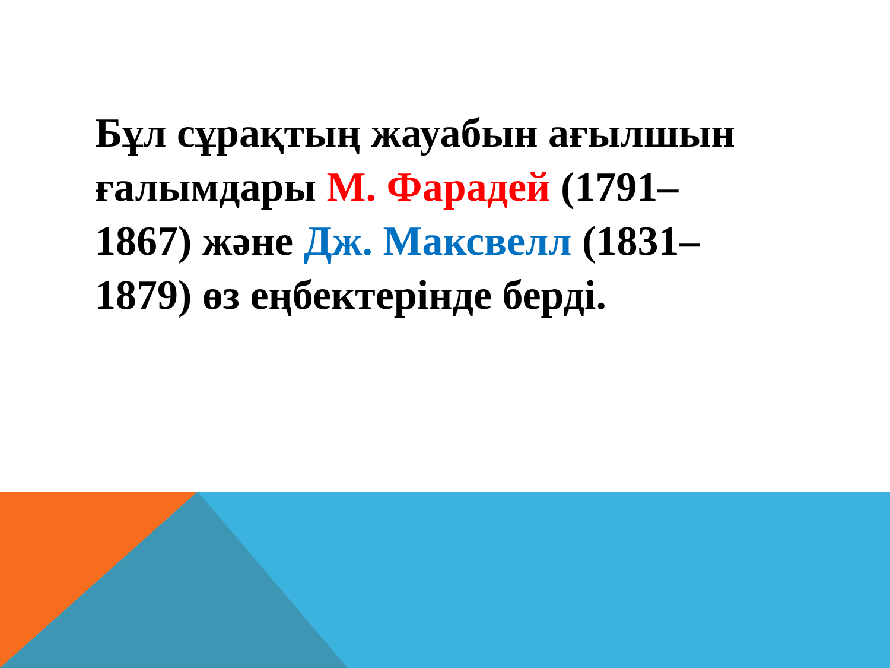Бұл сұрақтың жауабын ағылшын ғалымдары М. Фарадей (1791–1867) және Дж. Максвелл (1831–1879) өз еңбектерінде берді.